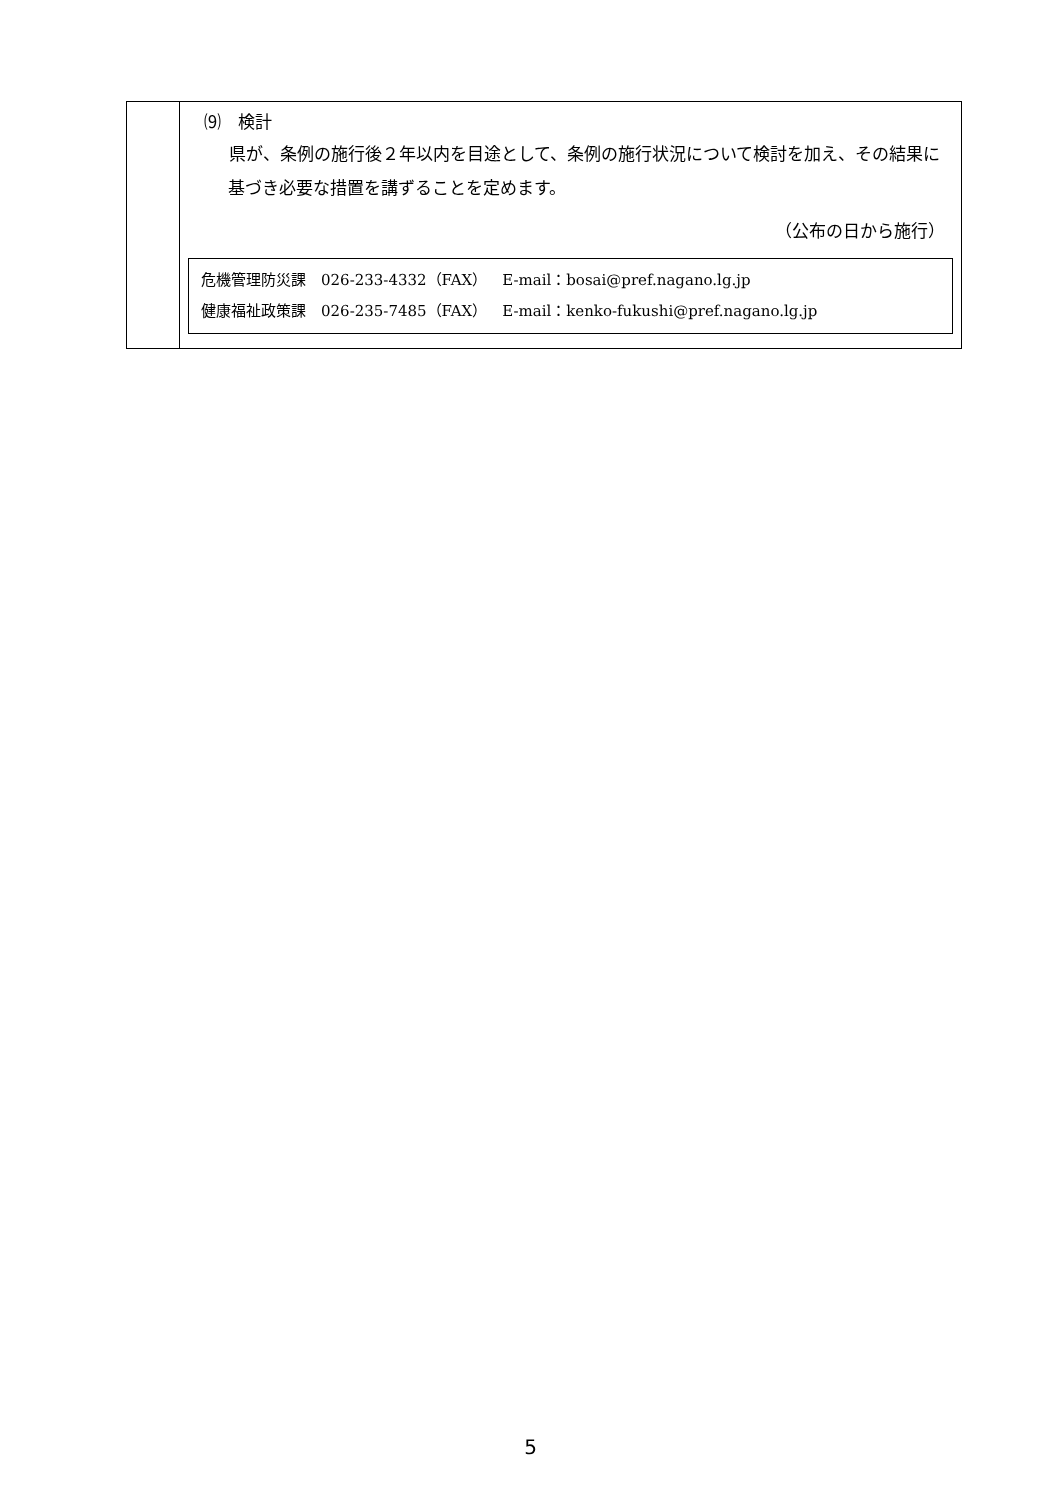| | ⑼ 検計 県が、条例の施行後２年以内を目途として、条例の施行状況について検討を加え、その結果に基づき必要な措置を講ずることを定めます。 （公布の日から施行） / 危機管理防災課 026-233-4332（FAX） E-mail：bosai@pref.nagano.lg.jp 健康福祉政策課 026-235-7485（FAX） E-mail：kenko-fukushi@pref.nagano.lg.jp / |
5